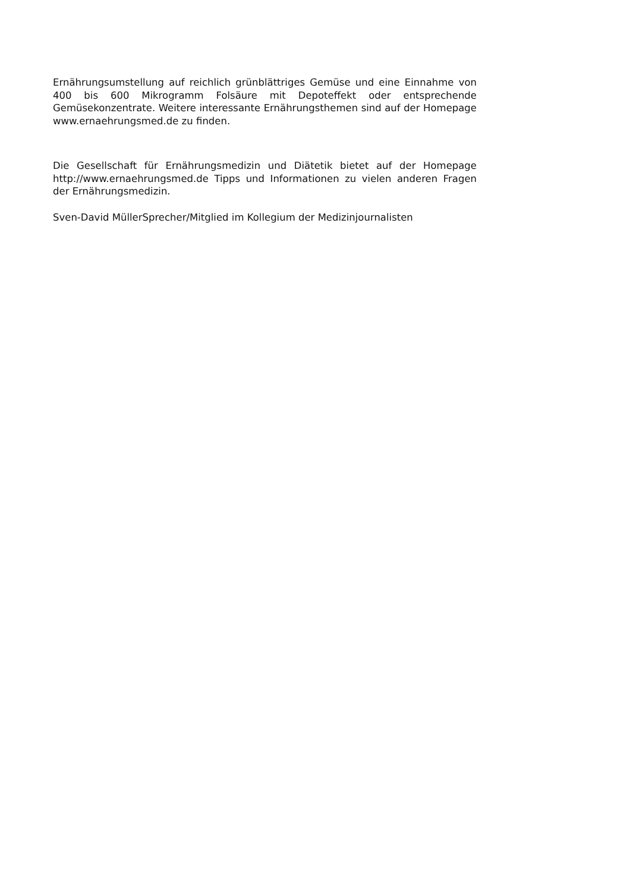Ernährungsumstellung auf reichlich grünblättriges Gemüse und eine Einnahme von 400 bis 600 Mikrogramm Folsäure mit Depoteffekt oder entsprechende Gemüsekonzentrate. Weitere interessante Ernährungsthemen sind auf der Homepage www.ernaehrungsmed.de zu finden.
Die Gesellschaft für Ernährungsmedizin und Diätetik bietet auf der Homepage http://www.ernaehrungsmed.de Tipps und Informationen zu vielen anderen Fragen der Ernährungsmedizin.
Sven-David MüllerSprecher/Mitglied im Kollegium der Medizinjournalisten